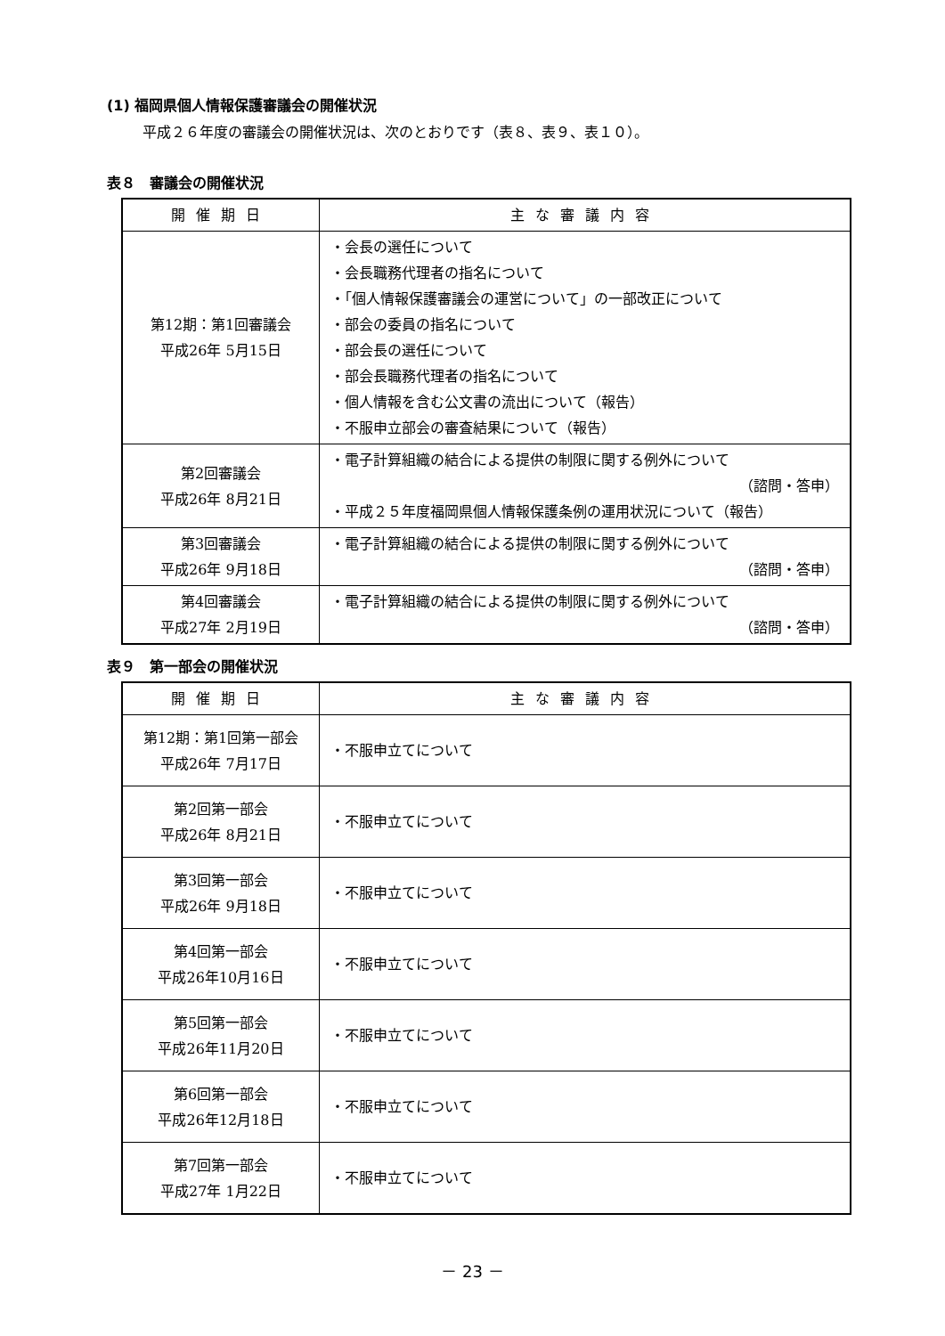(1) 福岡県個人情報保護審議会の開催状況
平成２６年度の審議会の開催状況は、次のとおりです（表８、表９、表１０）。
表８　審議会の開催状況
| 開催期日 | 主な審議内容 |
| --- | --- |
| 第12期：第1回審議会 平成26年 5月15日 | ・会長の選任について ・会長職務代理者の指名について ・「個人情報保護審議会の運営について」の一部改正について ・部会の委員の指名について ・部会長の選任について ・部会長職務代理者の指名について ・個人情報を含む公文書の流出について（報告） ・不服申立部会の審査結果について（報告） |
| 第2回審議会 平成26年 8月21日 | ・電子計算組織の結合による提供の制限に関する例外について （諮問・答申） ・平成２５年度福岡県個人情報保護条例の運用状況について（報告） |
| 第3回審議会 平成26年 9月18日 | ・電子計算組織の結合による提供の制限に関する例外について （諮問・答申） |
| 第4回審議会 平成27年 2月19日 | ・電子計算組織の結合による提供の制限に関する例外について （諮問・答申） |
表９　第一部会の開催状況
| 開催期日 | 主な審議内容 |
| --- | --- |
| 第12期：第1回第一部会 平成26年 7月17日 | ・不服申立てについて |
| 第2回第一部会 平成26年 8月21日 | ・不服申立てについて |
| 第3回第一部会 平成26年 9月18日 | ・不服申立てについて |
| 第4回第一部会 平成26年10月16日 | ・不服申立てについて |
| 第5回第一部会 平成26年11月20日 | ・不服申立てについて |
| 第6回第一部会 平成26年12月18日 | ・不服申立てについて |
| 第7回第一部会 平成27年 1月22日 | ・不服申立てについて |
－ 23 －